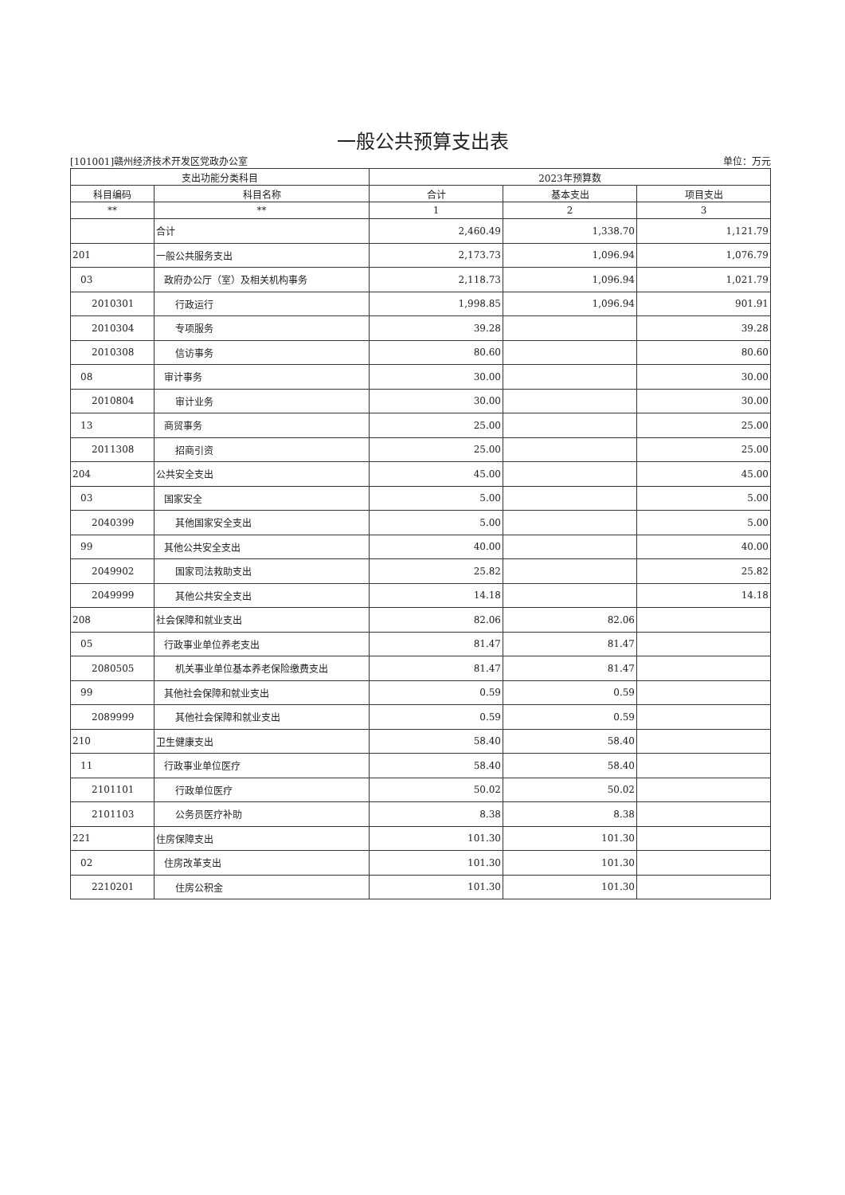一般公共预算支出表
[101001]赣州经济技术开发区党政办公室 单位：万元
| 支出功能分类科目 | | 2023年预算数 | | |
| --- | --- | --- | --- | --- |
| 科目编码 | 科目名称 | 合计 | 基本支出 | 项目支出 |
| ** | ** | 1 | 2 | 3 |
| | 合计 | 2,460.49 | 1,338.70 | 1,121.79 |
| 201 | 一般公共服务支出 | 2,173.73 | 1,096.94 | 1,076.79 |
| 03 | 政府办公厅（室）及相关机构事务 | 2,118.73 | 1,096.94 | 1,021.79 |
| 2010301 | 行政运行 | 1,998.85 | 1,096.94 | 901.91 |
| 2010304 | 专项服务 | 39.28 | | 39.28 |
| 2010308 | 信访事务 | 80.60 | | 80.60 |
| 08 | 审计事务 | 30.00 | | 30.00 |
| 2010804 | 审计业务 | 30.00 | | 30.00 |
| 13 | 商贸事务 | 25.00 | | 25.00 |
| 2011308 | 招商引资 | 25.00 | | 25.00 |
| 204 | 公共安全支出 | 45.00 | | 45.00 |
| 03 | 国家安全 | 5.00 | | 5.00 |
| 2040399 | 其他国家安全支出 | 5.00 | | 5.00 |
| 99 | 其他公共安全支出 | 40.00 | | 40.00 |
| 2049902 | 国家司法救助支出 | 25.82 | | 25.82 |
| 2049999 | 其他公共安全支出 | 14.18 | | 14.18 |
| 208 | 社会保障和就业支出 | 82.06 | 82.06 | |
| 05 | 行政事业单位养老支出 | 81.47 | 81.47 | |
| 2080505 | 机关事业单位基本养老保险缴费支出 | 81.47 | 81.47 | |
| 99 | 其他社会保障和就业支出 | 0.59 | 0.59 | |
| 2089999 | 其他社会保障和就业支出 | 0.59 | 0.59 | |
| 210 | 卫生健康支出 | 58.40 | 58.40 | |
| 11 | 行政事业单位医疗 | 58.40 | 58.40 | |
| 2101101 | 行政单位医疗 | 50.02 | 50.02 | |
| 2101103 | 公务员医疗补助 | 8.38 | 8.38 | |
| 221 | 住房保障支出 | 101.30 | 101.30 | |
| 02 | 住房改革支出 | 101.30 | 101.30 | |
| 2210201 | 住房公积金 | 101.30 | 101.30 | |